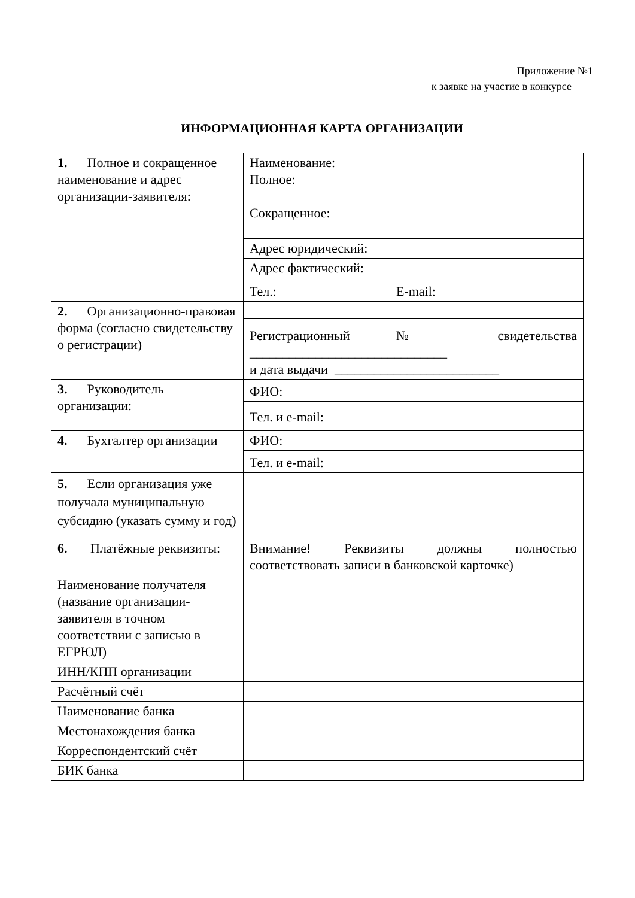Приложение №1
к заявке на участие в конкурсе
ИНФОРМАЦИОННАЯ КАРТА ОРГАНИЗАЦИИ
| 1. Полное и сокращенное наименование и адрес организации-заявителя: | Наименование: Полное: Сокращенное: | |
| | Адрес юридический: | |
| | Адрес фактический: | |
| | Тел.: | E-mail: |
| 2. Организационно-правовая форма (согласно свидетельству о регистрации) | | |
| | Регистрационный № свидетельства ______________________________ и дата выдачи _________________________ | |
| 3. Руководитель организации: | ФИО: | |
| | Тел. и e-mail: | |
| 4. Бухгалтер организации | ФИО: | |
| | Тел. и e-mail: | |
| 5. Если организация уже получала муниципальную субсидию (указать сумму и год) | | |
| 6. Платёжные реквизиты: | Внимание! Реквизиты должны полностью соответствовать записи в банковской карточке) | |
| Наименование получателя (название организации-заявителя в точном соответствии с записью в ЕГРЮЛ) | | |
| ИНН/КПП организации | | |
| Расчётный счёт | | |
| Наименование банка | | |
| Местонахождения банка | | |
| Корреспондентский счёт | | |
| БИК банка | | |